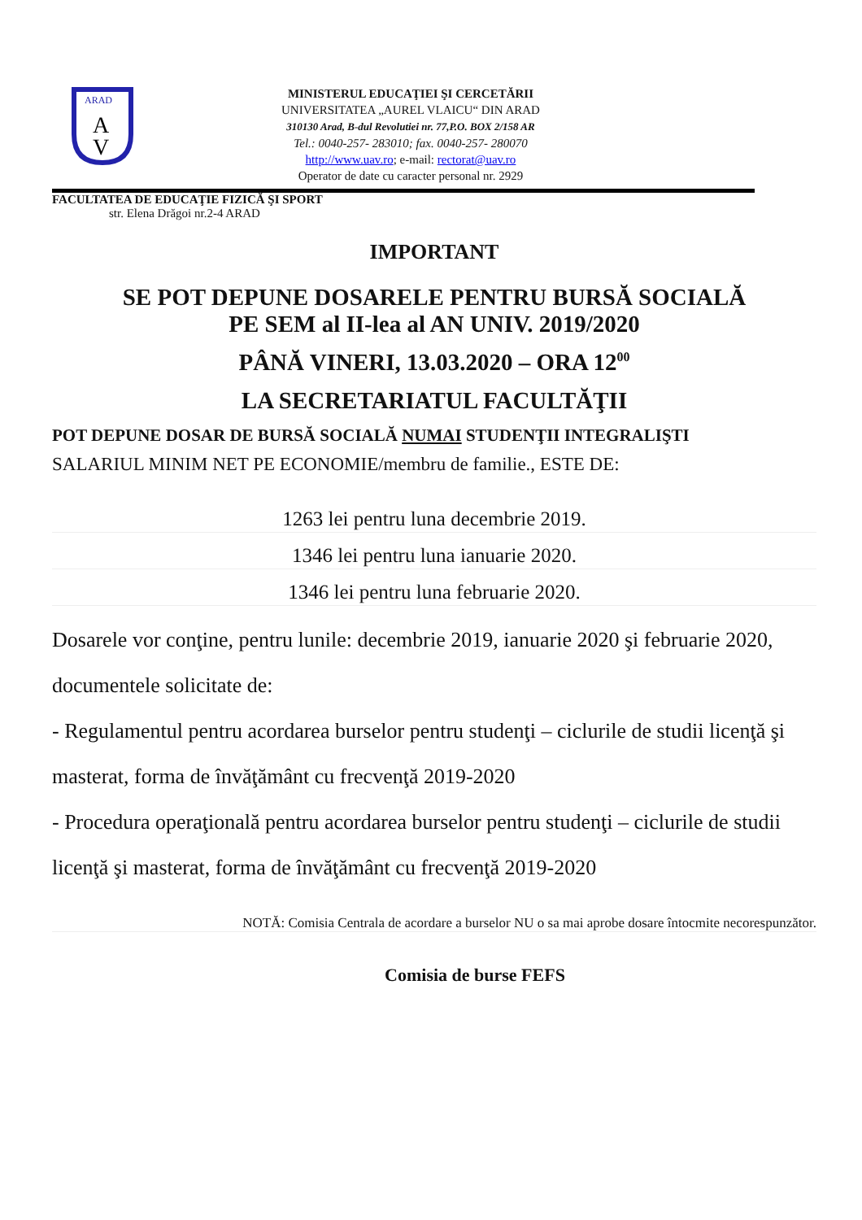ARAD
A
V
MINISTERUL EDUCAŢIEI ŞI CERCETĂRII
UNIVERSITATEA „AUREL VLAICU“ DIN ARAD
310130 Arad, B-dul Revolutiei nr. 77,P.O. BOX 2/158 AR
Tel.: 0040-257- 283010; fax. 0040-257- 280070
http://www.uav.ro; e-mail: rectorat@uav.ro
Operator de date cu caracter personal nr. 2929
FACULTATEA DE EDUCAŢIE FIZICĂ ŞI SPORT
str. Elena Drăgoi nr.2-4 ARAD
IMPORTANT
SE POT DEPUNE DOSARELE PENTRU BURSĂ SOCIALĂ
PE SEM al II-lea al AN UNIV. 2019/2020
PÂNĂ VINERI, 13.03.2020 – ORA 12<sup>00</sup>
LA SECRETARIATUL FACULTĂŢII
POT DEPUNE DOSAR DE BURSĂ SOCIALĂ NUMAI STUDENŢII INTEGRALIŞTI
SALARIUL MINIM NET PE ECONOMIE/membru de familie., ESTE DE:
1263 lei pentru luna decembrie 2019.
1346 lei pentru luna ianuarie 2020.
1346 lei pentru luna februarie 2020.
Dosarele vor conţine, pentru lunile: decembrie 2019, ianuarie 2020 şi februarie 2020, documentele solicitate de:
- Regulamentul pentru acordarea burselor pentru studenţi – ciclurile de studii licenţă şi masterat, forma de învăţământ cu frecvenţă 2019-2020
- Procedura operaţională pentru acordarea burselor pentru studenţi – ciclurile de studii licenţă şi masterat, forma de învăţământ cu frecvenţă 2019-2020
NOTĂ: Comisia Centrala de acordare a burselor NU o sa mai aprobe dosare întocmite necorespunzător.
Comisia de burse FEFS